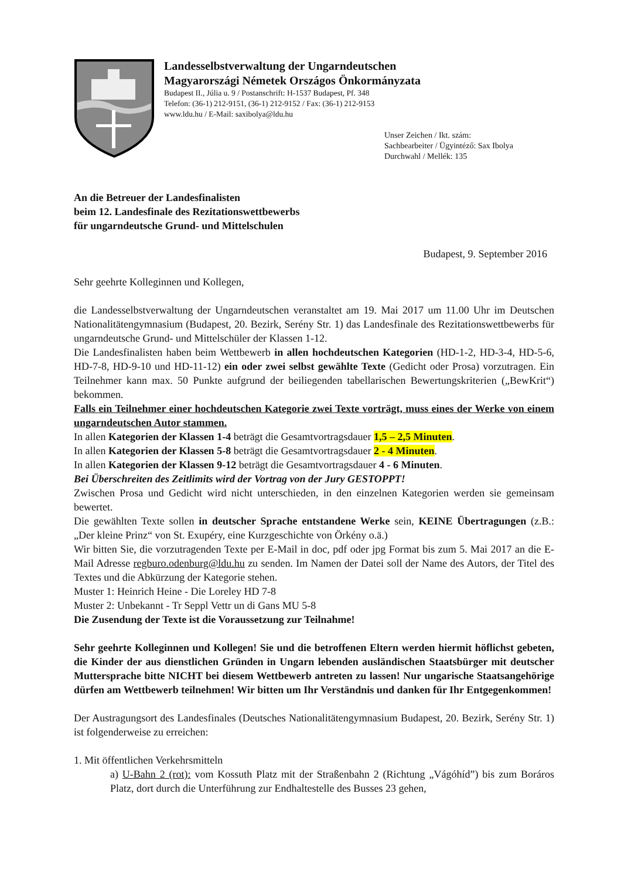Landesselbstverwaltung der Ungarndeutschen
Magyarországi Németek Országos Önkormányzata
Budapest II., Júlia u. 9 / Postanschrift: H-1537 Budapest, Pf. 348
Telefon: (36-1) 212-9151, (36-1) 212-9152 / Fax: (36-1) 212-9153
www.ldu.hu / E-Mail: saxibolya@ldu.hu
Unser Zeichen / Ikt. szám:
Sachbearbeiter / Ügyintéző: Sax Ibolya
Durchwahl / Mellék: 135
An die Betreuer der Landesfinalisten
beim 12. Landesfinale des Rezitationswettbewerbs
für ungarndeutsche Grund- und Mittelschulen
Budapest, 9. September 2016
Sehr geehrte Kolleginnen und Kollegen,
die Landesselbstverwaltung der Ungarndeutschen veranstaltet am 19. Mai 2017 um 11.00 Uhr im Deutschen Nationalitätengymnasium (Budapest, 20. Bezirk, Serény Str. 1) das Landesfinale des Rezitationswettbewerbs für ungarndeutsche Grund- und Mittelschüler der Klassen 1-12.
Die Landesfinalisten haben beim Wettbewerb in allen hochdeutschen Kategorien (HD-1-2, HD-3-4, HD-5-6, HD-7-8, HD-9-10 und HD-11-12) ein oder zwei selbst gewählte Texte (Gedicht oder Prosa) vorzutragen. Ein Teilnehmer kann max. 50 Punkte aufgrund der beiliegenden tabellarischen Bewertungskriterien („BewKrit“) bekommen.
Falls ein Teilnehmer einer hochdeutschen Kategorie zwei Texte vorträgt, muss eines der Werke von einem ungarndeutschen Autor stammen.
In allen Kategorien der Klassen 1-4 beträgt die Gesamtvortragsdauer 1,5 – 2,5 Minuten.
In allen Kategorien der Klassen 5-8 beträgt die Gesamtvortragsdauer 2 - 4 Minuten.
In allen Kategorien der Klassen 9-12 beträgt die Gesamtvortragsdauer 4 - 6 Minuten.
Bei Überschreiten des Zeitlimits wird der Vortrag von der Jury GESTOPPT!
Zwischen Prosa und Gedicht wird nicht unterschieden, in den einzelnen Kategorien werden sie gemeinsam bewertet.
Die gewählten Texte sollen in deutscher Sprache entstandene Werke sein, KEINE Übertragungen (z.B.: „Der kleine Prinz“ von St. Exupéry, eine Kurzgeschichte von Örkény o.ä.)
Wir bitten Sie, die vorzutragenden Texte per E-Mail in doc, pdf oder jpg Format bis zum 5. Mai 2017 an die E-Mail Adresse regburo.odenburg@ldu.hu zu senden. Im Namen der Datei soll der Name des Autors, der Titel des Textes und die Abkürzung der Kategorie stehen.
Muster 1: Heinrich Heine - Die Loreley HD 7-8
Muster 2: Unbekannt - Tr Seppl Vettr un di Gans MU 5-8
Die Zusendung der Texte ist die Voraussetzung zur Teilnahme!
Sehr geehrte Kolleginnen und Kollegen! Sie und die betroffenen Eltern werden hiermit höflichst gebeten, die Kinder der aus dienstlichen Gründen in Ungarn lebenden ausländischen Staatsbürger mit deutscher Muttersprache bitte NICHT bei diesem Wettbewerb antreten zu lassen! Nur ungarische Staatsangehörige dürfen am Wettbewerb teilnehmen! Wir bitten um Ihr Verständnis und danken für Ihr Entgegenkommen!
Der Austragungsort des Landesfinales (Deutsches Nationalitätengymnasium Budapest, 20. Bezirk, Serény Str. 1) ist folgenderweise zu erreichen:
1. Mit öffentlichen Verkehrsmitteln
a) U-Bahn 2 (rot): vom Kossuth Platz mit der Straßenbahn 2 (Richtung „Vágóhíd”) bis zum Boráros Platz, dort durch die Unterführung zur Endhaltestelle des Busses 23 gehen,